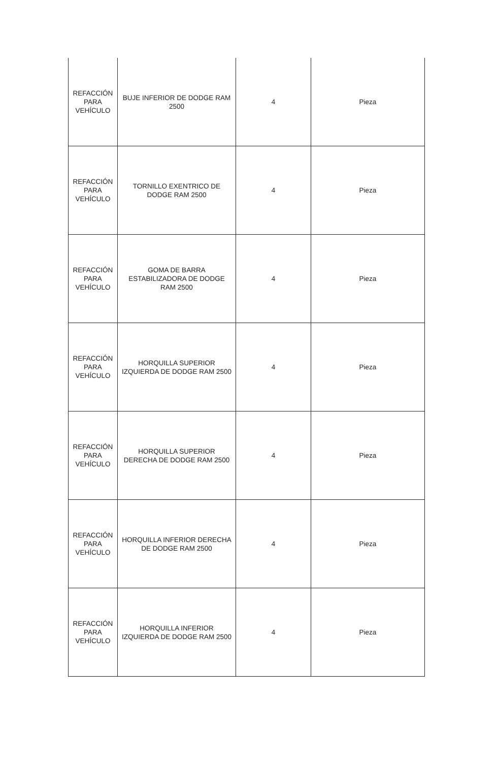| REFACCIÓN PARA VEHÍCULO | BUJE INFERIOR DE DODGE RAM 2500 | 4 | Pieza |
| REFACCIÓN PARA VEHÍCULO | TORNILLO EXENTRICO DE DODGE RAM 2500 | 4 | Pieza |
| REFACCIÓN PARA VEHÍCULO | GOMA DE BARRA ESTABILIZADORA DE DODGE RAM 2500 | 4 | Pieza |
| REFACCIÓN PARA VEHÍCULO | HORQUILLA SUPERIOR IZQUIERDA DE DODGE RAM 2500 | 4 | Pieza |
| REFACCIÓN PARA VEHÍCULO | HORQUILLA SUPERIOR DERECHA DE DODGE RAM 2500 | 4 | Pieza |
| REFACCIÓN PARA VEHÍCULO | HORQUILLA INFERIOR DERECHA DE DODGE RAM 2500 | 4 | Pieza |
| REFACCIÓN PARA VEHÍCULO | HORQUILLA INFERIOR IZQUIERDA DE DODGE RAM 2500 | 4 | Pieza |